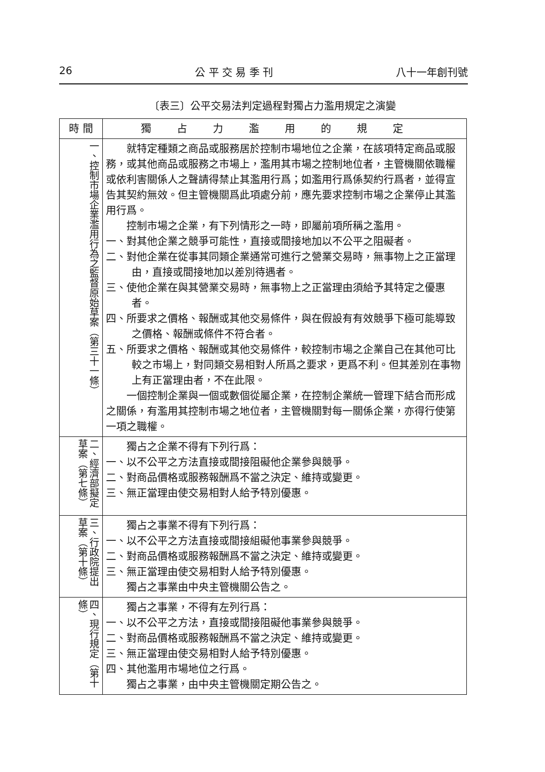26 公 平 交 易 季 刊 八十一年創刊號
〔表三〕公平交易法判定過程對獨占力濫用規定之演變
| 時 間 | 獨占力濫用的規定 |
| --- | --- |
| 一、控制市場企業濫用行為之監督原始草案（第三十一條） | 就特定種類之商品或服務居於控制市場地位之企業，在該項特定商品或服務，或其他商品或服務之市場上，濫用其市場之控制地位者，主管機關依職權或依利害關係人之聲請得禁止其濫用行爲；如濫用行爲係契約行爲者，並得宣告其契約無效。但主管機關爲此項處分前，應先要求控制市場之企業停止其濫用行爲。 控制市場之企業，有下列情形之一時，即屬前項所稱之濫用。 一、對其他企業之競爭可能性，直接或間接地加以不公平之阻礙者。 二、對他企業在從事其同類企業通常可進行之營業交易時，無事物上之正當理由，直接或間接地加以差別待遇者。 三、使他企業在與其營業交易時，無事物上之正當理由須給予其特定之優惠者。 四、所要求之價格、報酬或其他交易條件，與在假設有有效競爭下極可能導致之價格、報酬或條件不符合者。 五、所要求之價格、報酬或其他交易條件，較控制市場之企業自己在其他可比較之市場上，對同類交易相對人所爲之要求，更爲不利。但其差別在事物上有正當理由者，不在此限。 一個控制企業與一個或數個從屬企業，在控制企業統一管理下結合而形成之關係，有濫用其控制市場之地位者，主管機關對每一關係企業，亦得行使第一項之職權。 |
| 二、經濟部擬定草案（第七條） | 獨占之企業不得有下列行爲： 一、以不公平之方法直接或間接阻礙他企業參與競爭。 二、對商品價格或服務報酬爲不當之決定、維持或變更。 三、無正當理由使交易相對人給予特別優惠。 |
| 三、行政院提出草案（第十條） | 獨占之事業不得有下列行爲： 一、以不公平之方法直接或間接組礙他事業參與競爭。 二、對商品價格或服務報酬爲不當之決定、維持或變更。 三、無正當理由使交易相對人給予特別優惠。 獨占之事業由中央主管機關公告之。 |
| 四、現行規定（第十條） | 獨占之事業，不得有左列行爲： 一、以不公平之方法，直接或間接阻礙他事業參與競爭。 二、對商品價格或服務報酬爲不當之決定、維持或變更。 三、無正當理由使交易相對人給予特別優惠。 四、其他濫用市場地位之行爲。 獨占之事業，由中央主管機關定期公告之。 |